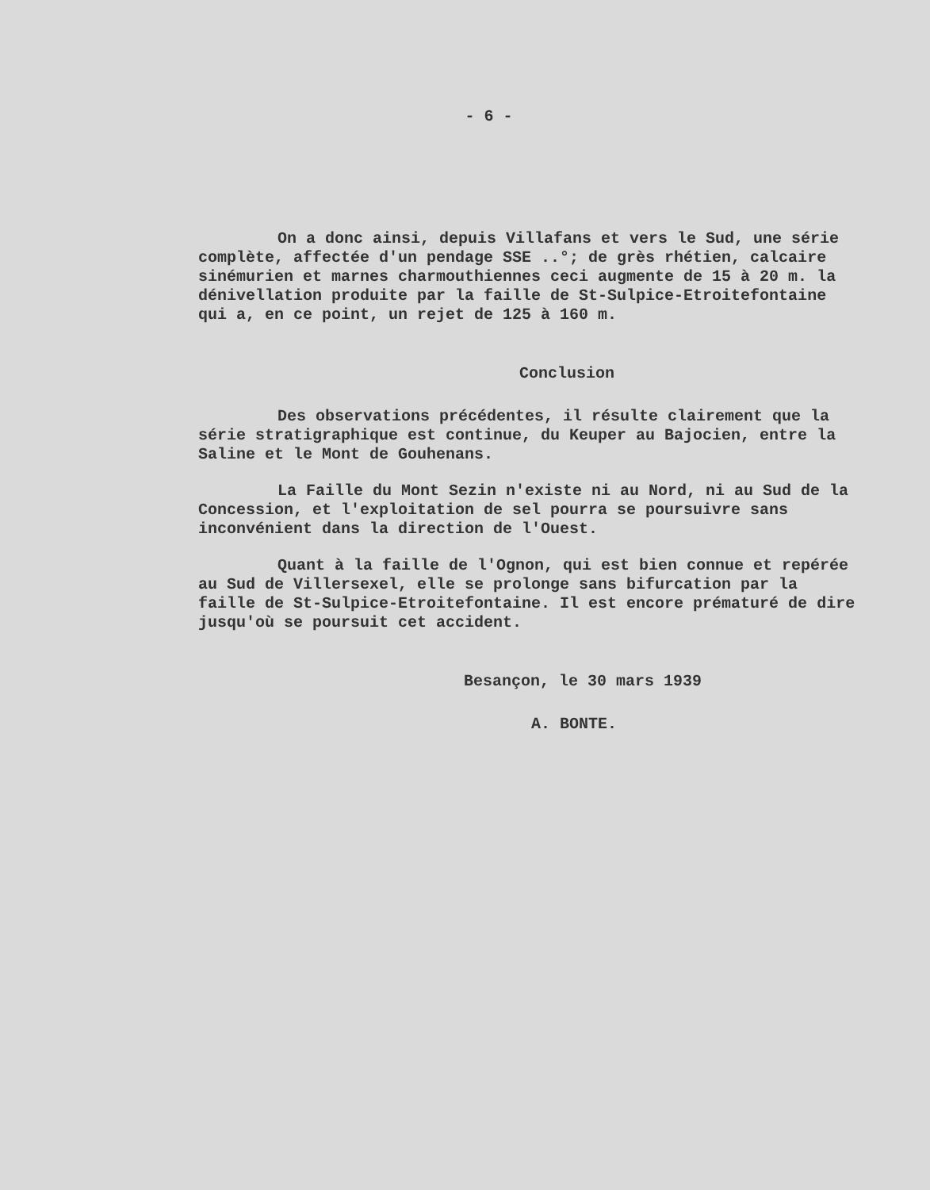- 6 -
On a donc ainsi, depuis Villafans et vers le Sud, une série complète, affectée d'un pendage SSE ..°; de grès rhétien, calcaire sinémurien et marnes charmouthiennes ceci augmente de 15 à 20 m. la dénivellation produite par la faille de St-Sulpice-Etroitefontaine qui a, en ce point, un rejet de 125 à 160 m.
Conclusion
Des observations précédentes, il résulte clairement que la série stratigraphique est continue, du Keuper au Bajocien, entre la Saline et le Mont de Gouhenans.
La Faille du Mont Sezin n'existe ni au Nord, ni au Sud de la Concession, et l'exploitation de sel pourra se poursuivre sans inconvénient dans la direction de l'Ouest.
Quant à la faille de l'Ognon, qui est bien connue et repérée au Sud de Villersexel, elle se prolonge sans bifurcation par la faille de St-Sulpice-Etroitefontaine. Il est encore prématuré de dire jusqu'où se poursuit cet accident.
Besançon, le 30 mars 1939
A. BONTE.